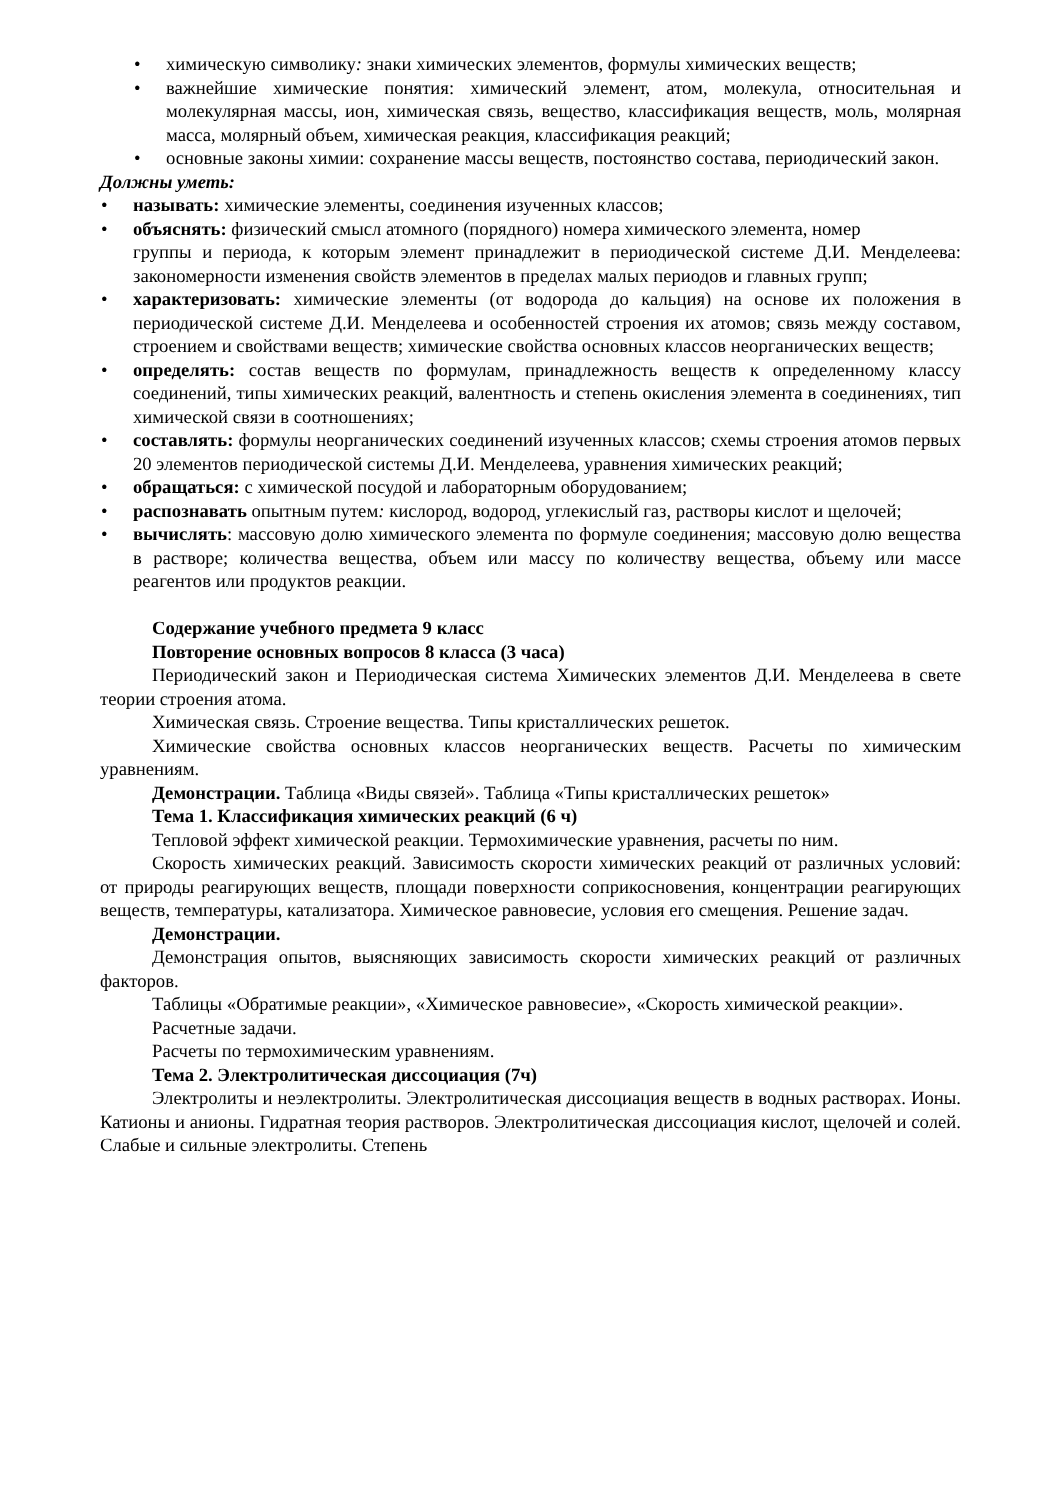• химическую символику: знаки химических элементов, формулы химических веществ;
• важнейшие химические понятия: химический элемент, атом, молекула, относительная и молекулярная массы, ион, химическая связь, вещество, классификация веществ, моль, молярная масса, молярный объем, химическая реакция, классификация реакций;
• основные законы химии: сохранение массы веществ, постоянство состава, периодический закон.
Должны уметь:
• называть: химические элементы, соединения изученных классов;
• объяснять: физический смысл атомного (порядного) номера химического элемента, номер
группы и периода, к которым элемент принадлежит в периодической системе Д.И. Менделеева: закономерности изменения свойств элементов в пределах малых периодов и главных групп;
• характеризовать: химические элементы (от водорода до кальция) на основе их положения в периодической системе Д.И. Менделеева и особенностей строения их атомов; связь между составом, строением и свойствами веществ; химические свойства основных классов неорганических веществ;
• определять: состав веществ по формулам, принадлежность веществ к определенному классу соединений, типы химических реакций, валентность и степень окисления элемента в соединениях, тип химической связи в соотношениях;
• составлять: формулы неорганических соединений изученных классов; схемы строения атомов первых 20 элементов периодической системы Д.И. Менделеева, уравнения химических реакций;
• обращаться: с химической посудой и лабораторным оборудованием;
• распознавать опытным путем: кислород, водород, углекислый газ, растворы кислот и щелочей;
• вычислять: массовую долю химического элемента по формуле соединения; массовую долю вещества в растворе; количества вещества, объем или массу по количеству вещества, объему или массе реагентов или продуктов реакции.
Содержание учебного предмета 9 класс
Повторение основных вопросов 8 класса (3 часа)
Периодический закон и Периодическая система Химических элементов Д.И. Менделеева в свете теории строения атома.
Химическая связь. Строение вещества. Типы кристаллических решеток.
Химические свойства основных классов неорганических веществ. Расчеты по химическим уравнениям.
Демонстрации. Таблица «Виды связей». Таблица «Типы кристаллических решеток»
Тема 1. Классификация химических реакций (6 ч)
Тепловой эффект химической реакции. Термохимические уравнения, расчеты по ним.
Скорость химических реакций. Зависимость скорости химических реакций от различных условий: от природы реагирующих веществ, площади поверхности соприкосновения, концентрации реагирующих веществ, температуры, катализатора. Химическое равновесие, условия его смещения. Решение задач.
Демонстрации.
Демонстрация опытов, выясняющих зависимость скорости химических реакций от различных факторов.
Таблицы «Обратимые реакции», «Химическое равновесие», «Скорость химической реакции».
Расчетные задачи.
Расчеты по термохимическим уравнениям.
Тема 2. Электролитическая диссоциация (7ч)
Электролиты и неэлектролиты. Электролитическая диссоциация веществ в водных растворах. Ионы. Катионы и анионы. Гидратная теория растворов. Электролитическая диссоциация кислот, щелочей и солей. Слабые и сильные электролиты. Степень